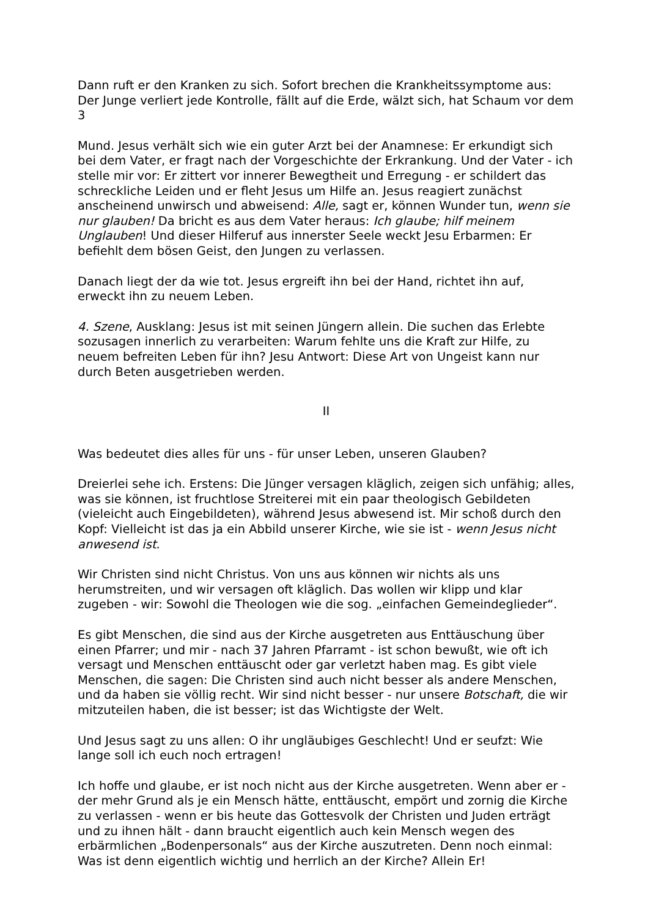Dann ruft er den Kranken zu sich. Sofort brechen die Krankheitssymptome aus: Der Junge verliert jede Kontrolle, fällt auf die Erde, wälzt sich, hat Schaum vor dem
3
Mund. Jesus verhält sich wie ein guter Arzt bei der Anamnese: Er erkundigt sich bei dem Vater, er fragt nach der Vorgeschichte der Erkrankung. Und der Vater - ich stelle mir vor: Er zittert vor innerer Bewegtheit und Erregung - er schildert das schreckliche Leiden und er fleht Jesus um Hilfe an. Jesus reagiert zunächst anscheinend unwirsch und abweisend: Alle, sagt er, können Wunder tun, wenn sie nur glauben! Da bricht es aus dem Vater heraus: Ich glaube; hilf meinem Unglauben! Und dieser Hilferuf aus innerster Seele weckt Jesu Erbarmen: Er befiehlt dem bösen Geist, den Jungen zu verlassen.
Danach liegt der da wie tot. Jesus ergreift ihn bei der Hand, richtet ihn auf, erweckt ihn zu neuem Leben.
4. Szene, Ausklang: Jesus ist mit seinen Jüngern allein. Die suchen das Erlebte sozusagen innerlich zu verarbeiten: Warum fehlte uns die Kraft zur Hilfe, zu neuem befreiten Leben für ihn? Jesu Antwort: Diese Art von Ungeist kann nur durch Beten ausgetrieben werden.
II
Was bedeutet dies alles für uns - für unser Leben, unseren Glauben?
Dreierlei sehe ich. Erstens: Die Jünger versagen kläglich, zeigen sich unfähig; alles, was sie können, ist fruchtlose Streiterei mit ein paar theologisch Gebildeten (vieleicht auch Eingebildeten), während Jesus abwesend ist. Mir schoß durch den Kopf: Vielleicht ist das ja ein Abbild unserer Kirche, wie sie ist - wenn Jesus nicht anwesend ist.
Wir Christen sind nicht Christus. Von uns aus können wir nichts als uns herumstreiten, und wir versagen oft kläglich. Das wollen wir klipp und klar zugeben - wir: Sowohl die Theologen wie die sog. „einfachen Gemeindeglieder“.
Es gibt Menschen, die sind aus der Kirche ausgetreten aus Enttäuschung über einen Pfarrer; und mir - nach 37 Jahren Pfarramt - ist schon bewußt, wie oft ich versagt und Menschen enttäuscht oder gar verletzt haben mag. Es gibt viele Menschen, die sagen: Die Christen sind auch nicht besser als andere Menschen, und da haben sie völlig recht. Wir sind nicht besser - nur unsere Botschaft, die wir mitzuteilen haben, die ist besser; ist das Wichtigste der Welt.
Und Jesus sagt zu uns allen: O ihr ungläubiges Geschlecht! Und er seufzt: Wie lange soll ich euch noch ertragen!
Ich hoffe und glaube, er ist noch nicht aus der Kirche ausgetreten. Wenn aber er - der mehr Grund als je ein Mensch hätte, enttäuscht, empört und zornig die Kirche zu verlassen - wenn er bis heute das Gottesvolk der Christen und Juden erträgt und zu ihnen hält - dann braucht eigentlich auch kein Mensch wegen des erbärmlichen „Bodenpersonals“ aus der Kirche auszutreten. Denn noch einmal: Was ist denn eigentlich wichtig und herrlich an der Kirche? Allein Er!